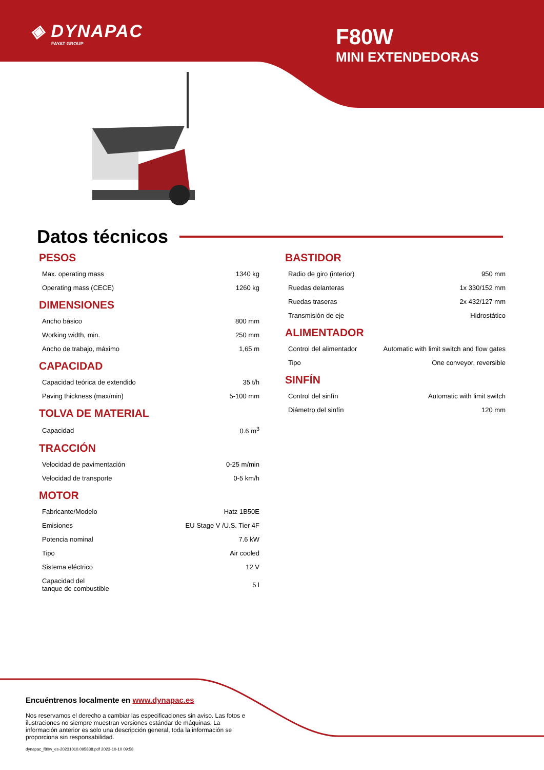◈ DYNAPAC
FAYAT GROUP
F80W
MINI EXTENDEDORAS
Datos técnicos
PESOS
| Max. operating mass | 1340 kg |
| Operating mass (CECE) | 1260 kg |
DIMENSIONES
| Ancho básico | 800 mm |
| Working width, min. | 250 mm |
| Ancho de trabajo, máximo | 1,65 m |
CAPACIDAD
| Capacidad teórica de extendido | 35 t/h |
| Paving thickness (max/min) | 5-100 mm |
TOLVA DE MATERIAL
| Capacidad | 0.6 m<sup>3</sup> |
TRACCIÓN
| Velocidad de pavimentación | 0-25 m/min |
| Velocidad de transporte | 0-5 km/h |
MOTOR
| Fabricante/Modelo | Hatz 1B50E |
| Emisiones | EU Stage V /U.S. Tier 4F |
| Potencia nominal | 7.6 kW |
| Tipo | Air cooled |
| Sistema eléctrico | 12 V |
| Capacidad del tanque de combustible | 5 l |
BASTIDOR
| Radio de giro (interior) | 950 mm |
| Ruedas delanteras | 1x 330/152 mm |
| Ruedas traseras | 2x 432/127 mm |
| Transmisión de eje | Hidrostático |
ALIMENTADOR
| Control del alimentador | Automatic with limit switch and flow gates |
| Tipo | One conveyor, reversible |
SINFÍN
| Control del sinfín | Automatic with limit switch |
| Diámetro del sinfín | 120 mm |
Encuéntrenos localmente en www.dynapac.es
Nos reservamos el derecho a cambiar las especificaciones sin aviso. Las fotos e ilustraciones no siempre muestran versiones estándar de máquinas. La información anterior es solo una descripción general, toda la información se proporciona sin responsabilidad.
dynapac_f80w_es-20231010.095838.pdf 2023-10-10 09:58